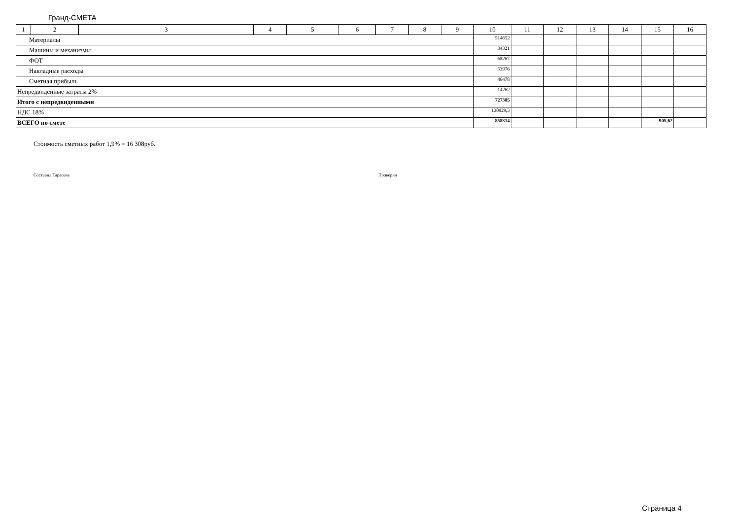Гранд-СМЕТА
| 1 | 2 | 3 | 4 | 5 | 6 | 7 | 8 | 9 | 10 | 11 | 12 | 13 | 14 | 15 | 16 |
| Материалы | | | | | | | | | 514652 | | | | | | |
| Машины и механизмы | | | | | | | | | 34321 | | | | | | |
| ФОТ | | | | | | | | | 68267 | | | | | | |
| Накладные расходы | | | | | | | | | 53976 | | | | | | |
| Сметная прибыль | | | | | | | | | 46478 | | | | | | |
| Непредвиденные затраты 2% | | | | | | | | | 14262 | | | | | | |
| Итого с непредвиденными | | | | | | | | | 727385 | | | | | | |
| НДС 18% | | | | | | | | | 130929,3 | | | | | | |
| ВСЕГО по смете | | | | | | | | | 858314 | | | | | 905,62 | |
Стоимость сметных работ 1,9% = 16 308руб.
Составил Тарасова Проверил
Страница 4